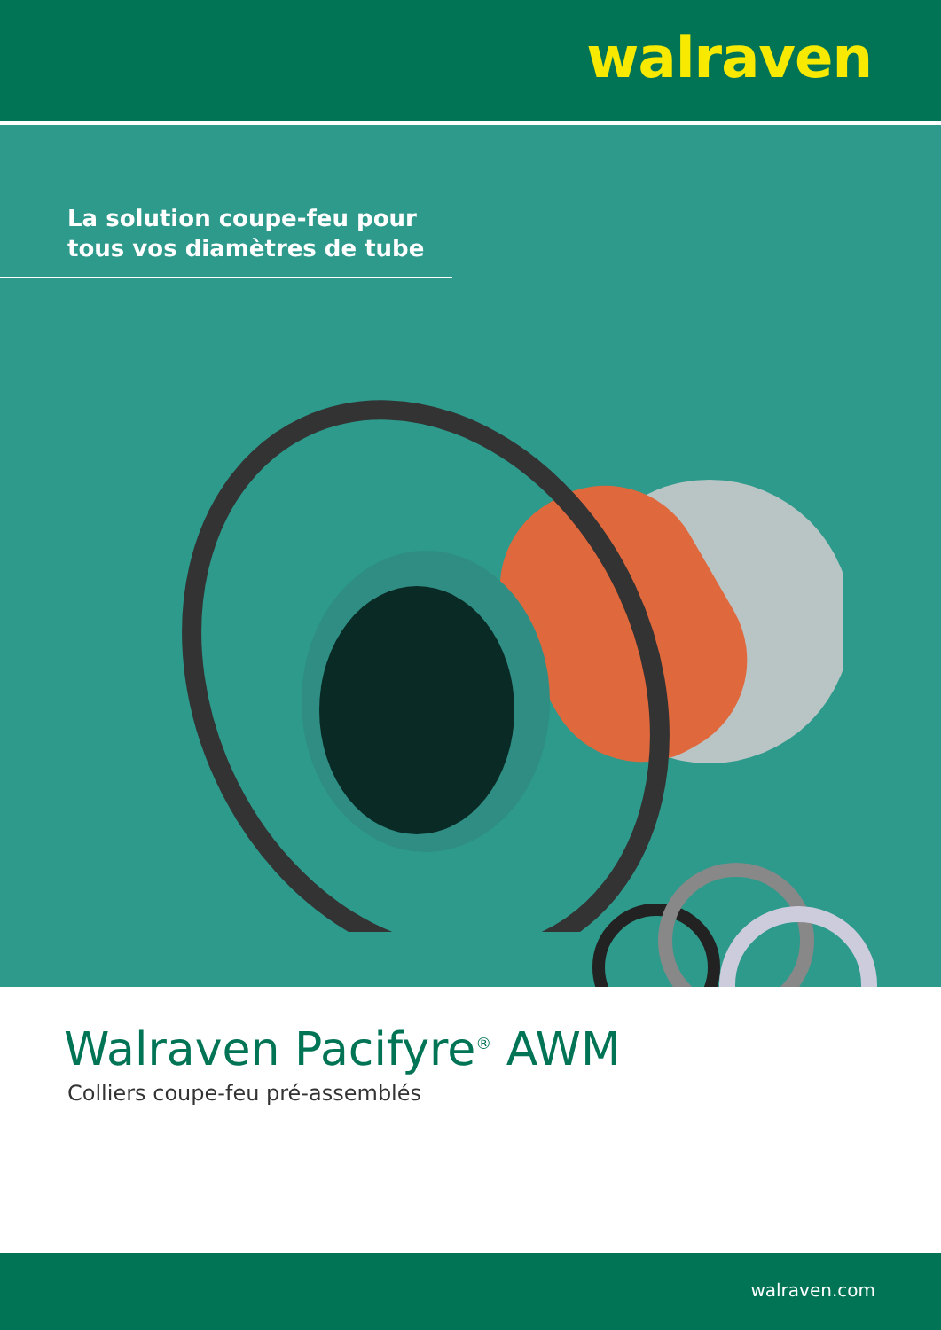walraven
La solution coupe-feu pour
tous vos diamètres de tube
Walraven Pacifyre<sup>®</sup> AWM
Colliers coupe-feu pré-assemblés
walraven.com